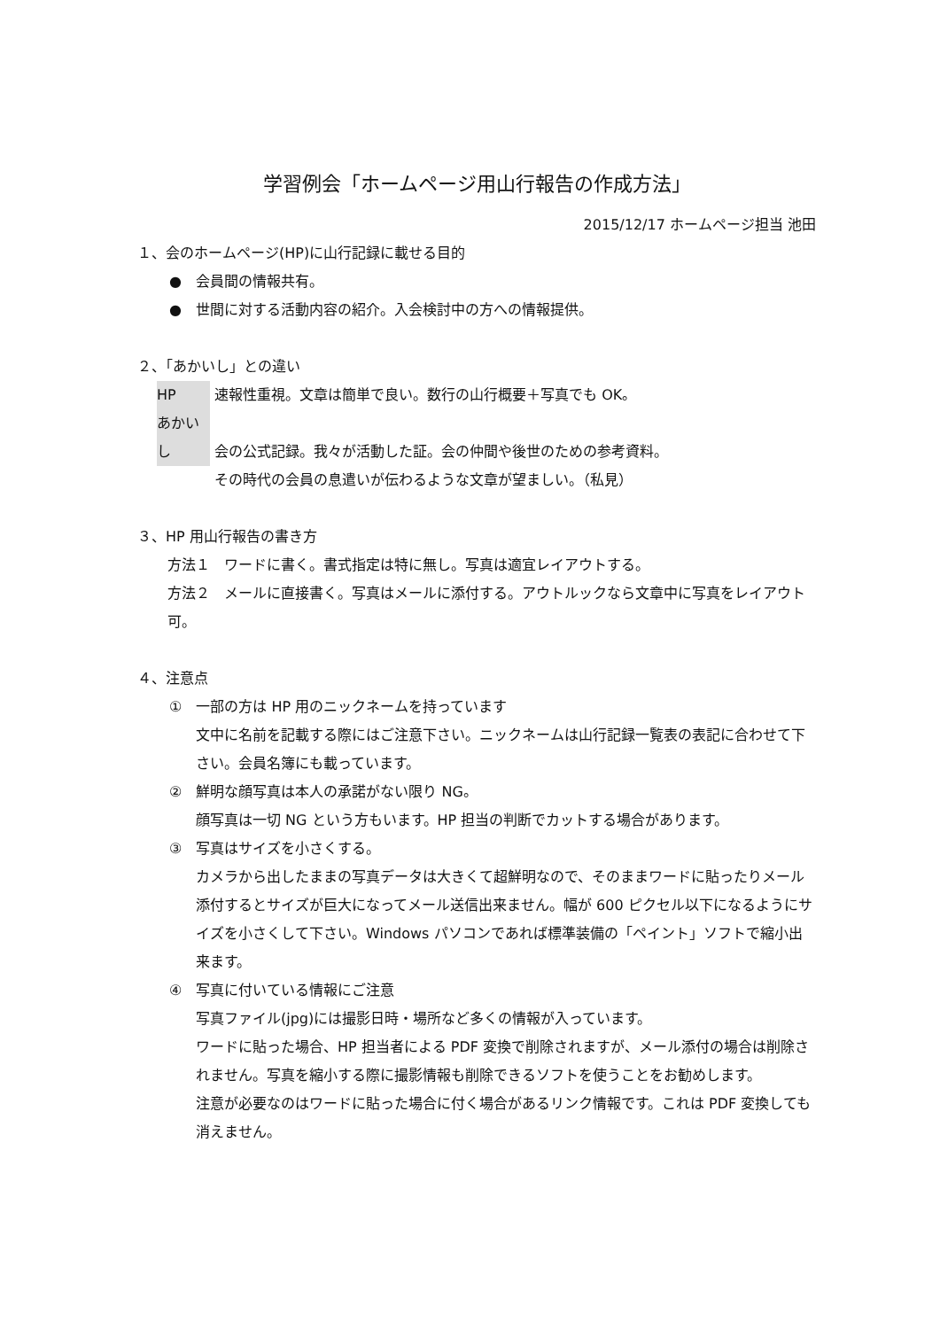学習例会「ホームページ用山行報告の作成方法」
2015/12/17 ホームページ担当 池田
１、会のホームページ(HP)に山行記録に載せる目的
●　会員間の情報共有。
●　世間に対する活動内容の紹介。入会検討中の方への情報提供。
２、「あかいし」との違い
HP 速報性重視。文章は簡単で良い。数行の山行概要＋写真でも OK。
あかいし 会の公式記録。我々が活動した証。会の仲間や後世のための参考資料。
その時代の会員の息遣いが伝わるような文章が望ましい。（私見）
３、HP 用山行報告の書き方
方法１　ワードに書く。書式指定は特に無し。写真は適宜レイアウトする。
方法２　メールに直接書く。写真はメールに添付する。アウトルックなら文章中に写真をレイアウト可。
４、注意点
①　一部の方は HP 用のニックネームを持っています
文中に名前を記載する際にはご注意下さい。ニックネームは山行記録一覧表の表記に合わせて下さい。会員名簿にも載っています。
②　鮮明な顔写真は本人の承諾がない限り NG。
顔写真は一切 NG という方もいます。HP 担当の判断でカットする場合があります。
③　写真はサイズを小さくする。
カメラから出したままの写真データは大きくて超鮮明なので、そのままワードに貼ったりメール添付するとサイズが巨大になってメール送信出来ません。幅が 600 ピクセル以下になるようにサイズを小さくして下さい。Windows パソコンであれば標準装備の「ペイント」ソフトで縮小出来ます。
④　写真に付いている情報にご注意
写真ファイル(jpg)には撮影日時・場所など多くの情報が入っています。
ワードに貼った場合、HP 担当者による PDF 変換で削除されますが、メール添付の場合は削除されません。写真を縮小する際に撮影情報も削除できるソフトを使うことをお勧めします。
注意が必要なのはワードに貼った場合に付く場合があるリンク情報です。これは PDF 変換しても消えません。